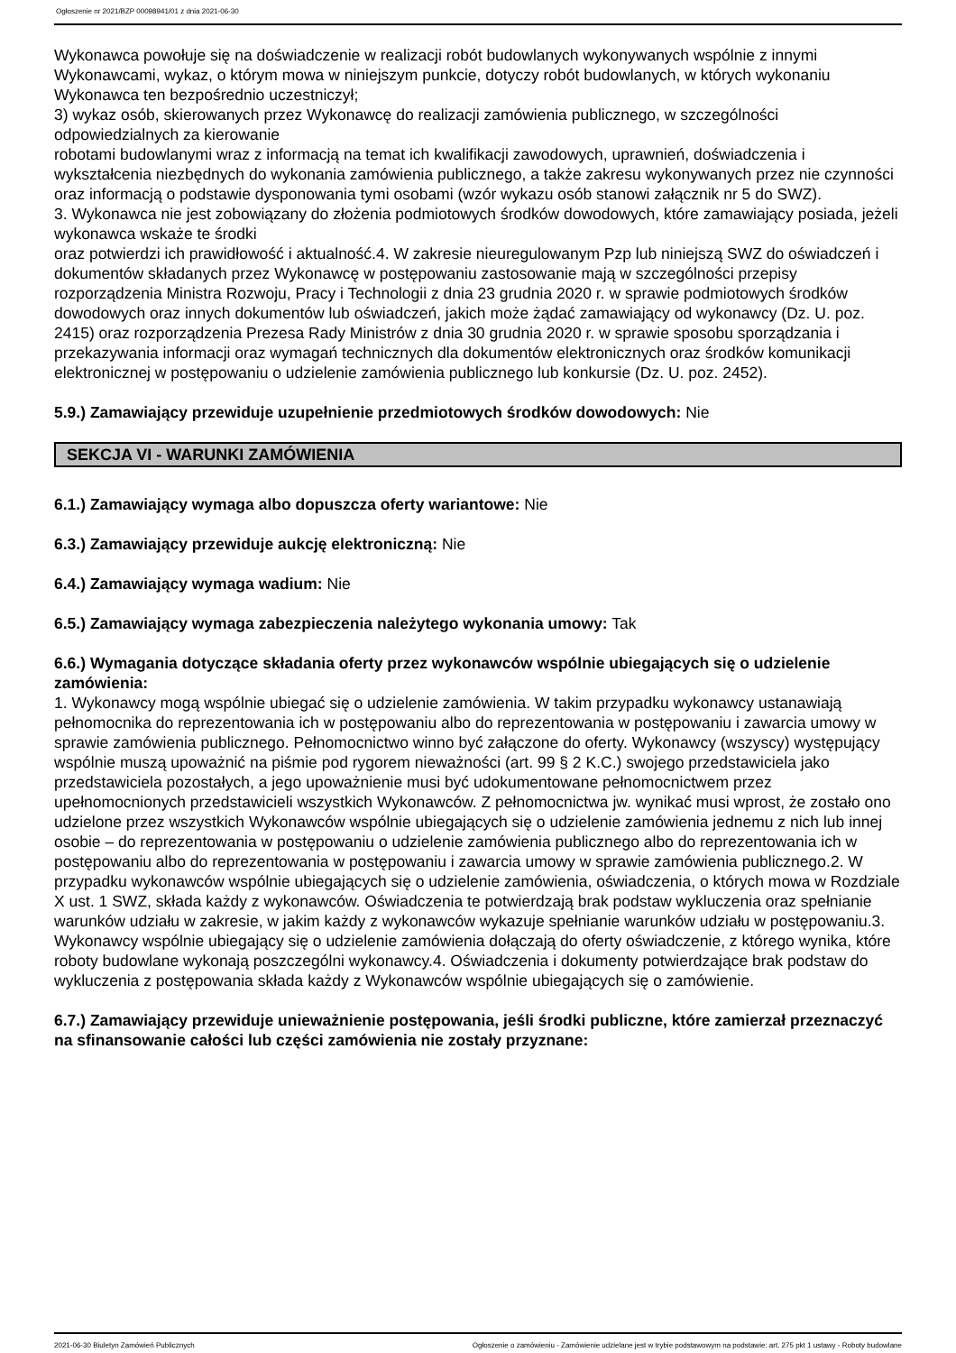Ogłoszenie nr 2021/BZP 00098941/01 z dnia 2021-06-30
Wykonawca powołuje się na doświadczenie w realizacji robót budowlanych wykonywanych wspólnie z innymi Wykonawcami, wykaz, o którym mowa w niniejszym punkcie, dotyczy robót budowlanych, w których wykonaniu Wykonawca ten bezpośrednio uczestniczył;
3) wykaz osób, skierowanych przez Wykonawcę do realizacji zamówienia publicznego, w szczególności odpowiedzialnych za kierowanie
robotami budowlanymi wraz z informacją na temat ich kwalifikacji zawodowych, uprawnień, doświadczenia i wykształcenia niezbędnych do wykonania zamówienia publicznego, a także zakresu wykonywanych przez nie czynności oraz informacją o podstawie dysponowania tymi osobami (wzór wykazu osób stanowi załącznik nr 5 do SWZ).
3. Wykonawca nie jest zobowiązany do złożenia podmiotowych środków dowodowych, które zamawiający posiada, jeżeli wykonawca wskaże te środki
oraz potwierdzi ich prawidłowość i aktualność.4. W zakresie nieuregulowanym Pzp lub niniejszą SWZ do oświadczeń i dokumentów składanych przez Wykonawcę w postępowaniu zastosowanie mają w szczególności przepisy rozporządzenia Ministra Rozwoju, Pracy i Technologii z dnia 23 grudnia 2020 r. w sprawie podmiotowych środków dowodowych oraz innych dokumentów lub oświadczeń, jakich może żądać zamawiający od wykonawcy (Dz. U. poz. 2415) oraz rozporządzenia Prezesa Rady Ministrów z dnia 30 grudnia 2020 r. w sprawie sposobu sporządzania i przekazywania informacji oraz wymagań technicznych dla dokumentów elektronicznych oraz środków komunikacji elektronicznej w postępowaniu o udzielenie zamówienia publicznego lub konkursie (Dz. U. poz. 2452).
5.9.) Zamawiający przewiduje uzupełnienie przedmiotowych środków dowodowych: Nie
SEKCJA VI - WARUNKI ZAMÓWIENIA
6.1.) Zamawiający wymaga albo dopuszcza oferty wariantowe: Nie
6.3.) Zamawiający przewiduje aukcję elektroniczną: Nie
6.4.) Zamawiający wymaga wadium: Nie
6.5.) Zamawiający wymaga zabezpieczenia należytego wykonania umowy: Tak
6.6.) Wymagania dotyczące składania oferty przez wykonawców wspólnie ubiegających się o udzielenie zamówienia:
1. Wykonawcy mogą wspólnie ubiegać się o udzielenie zamówienia. W takim przypadku wykonawcy ustanawiają pełnomocnika do reprezentowania ich w postępowaniu albo do reprezentowania w postępowaniu i zawarcia umowy w sprawie zamówienia publicznego. Pełnomocnictwo winno być załączone do oferty. Wykonawcy (wszyscy) występujący wspólnie muszą upoważnić na piśmie pod rygorem nieważności (art. 99 § 2 K.C.) swojego przedstawiciela jako przedstawiciela pozostałych, a jego upoważnienie musi być udokumentowane pełnomocnictwem przez upełnomocnionych przedstawicieli wszystkich Wykonawców. Z pełnomocnictwa jw. wynikać musi wprost, że zostało ono udzielone przez wszystkich Wykonawców wspólnie ubiegających się o udzielenie zamówienia jednemu z nich lub innej osobie – do reprezentowania w postępowaniu o udzielenie zamówienia publicznego albo do reprezentowania ich w postępowaniu albo do reprezentowania w postępowaniu i zawarcia umowy w sprawie zamówienia publicznego.2. W przypadku wykonawców wspólnie ubiegających się o udzielenie zamówienia, oświadczenia, o których mowa w Rozdziale X ust. 1 SWZ, składa każdy z wykonawców. Oświadczenia te potwierdzają brak podstaw wykluczenia oraz spełnianie warunków udziału w zakresie, w jakim każdy z wykonawców wykazuje spełnianie warunków udziału w postępowaniu.3. Wykonawcy wspólnie ubiegający się o udzielenie zamówienia dołączają do oferty oświadczenie, z którego wynika, które roboty budowlane wykonają poszczególni wykonawcy.4. Oświadczenia i dokumenty potwierdzające brak podstaw do wykluczenia z postępowania składa każdy z Wykonawców wspólnie ubiegających się o zamówienie.
6.7.) Zamawiający przewiduje unieważnienie postępowania, jeśli środki publiczne, które zamierzał przeznaczyć na sfinansowanie całości lub części zamówienia nie zostały przyznane:
2021-06-30 Biuletyn Zamówień Publicznych Ogłoszenie o zamówieniu - Zamówienie udzielane jest w trybie podstawowym na podstawie: art. 275 pkt 1 ustawy - Roboty budowlane